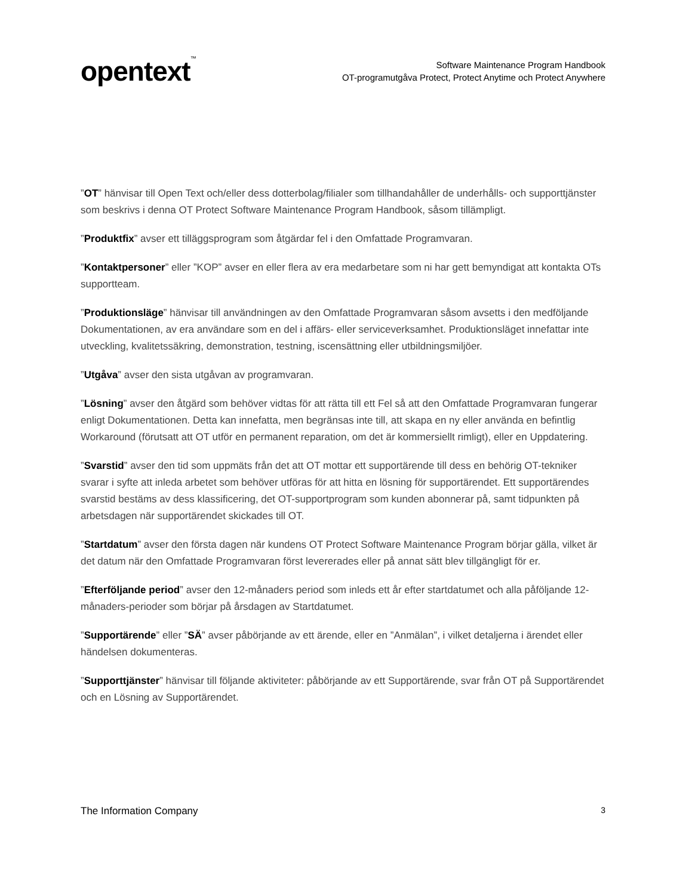opentext<sup>™</sup>
Software Maintenance Program Handbook
OT-programutgåva Protect, Protect Anytime och Protect Anywhere
”OT” hänvisar till Open Text och/eller dess dotterbolag/filialer som tillhandahåller de underhålls- och supporttjänster som beskrivs i denna OT Protect Software Maintenance Program Handbook, såsom tillämpligt.
”Produktfix” avser ett tilläggsprogram som åtgärdar fel i den Omfattade Programvaran.
”Kontaktpersoner” eller ”KOP” avser en eller flera av era medarbetare som ni har gett bemyndigat att kontakta OTs supportteam.
”Produktionsläge” hänvisar till användningen av den Omfattade Programvaran såsom avsetts i den medföljande Dokumentationen, av era användare som en del i affärs- eller serviceverksamhet. Produktionsläget innefattar inte utveckling, kvalitetssäkring, demonstration, testning, iscensättning eller utbildningsmiljöer.
”Utgåva” avser den sista utgåvan av programvaran.
”Lösning” avser den åtgärd som behöver vidtas för att rätta till ett Fel så att den Omfattade Programvaran fungerar enligt Dokumentationen. Detta kan innefatta, men begränsas inte till, att skapa en ny eller använda en befintlig Workaround (förutsatt att OT utför en permanent reparation, om det är kommersiellt rimligt), eller en Uppdatering.
”Svarstid” avser den tid som uppmäts från det att OT mottar ett supportärende till dess en behörig OT-tekniker svarar i syfte att inleda arbetet som behöver utföras för att hitta en lösning för supportärendet. Ett supportärendes svarstid bestäms av dess klassificering, det OT-supportprogram som kunden abonnerar på, samt tidpunkten på arbetsdagen när supportärendet skickades till OT.
”Startdatum” avser den första dagen när kundens OT Protect Software Maintenance Program börjar gälla, vilket är det datum när den Omfattade Programvaran först levererades eller på annat sätt blev tillgängligt för er.
”Efterföljande period” avser den 12-månaders period som inleds ett år efter startdatumet och alla påföljande 12-månaders-perioder som börjar på årsdagen av Startdatumet.
”Supportärende” eller ”SÄ” avser påbörjande av ett ärende, eller en ”Anmälan”, i vilket detaljerna i ärendet eller händelsen dokumenteras.
”Supporttjänster” hänvisar till följande aktiviteter: påbörjande av ett Supportärende, svar från OT på Supportärendet och en Lösning av Supportärendet.
The Information Company 3